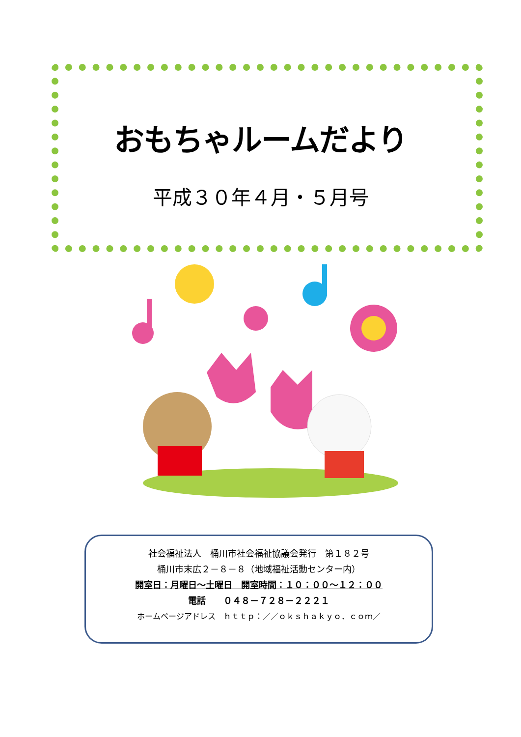おもちゃルームだより
平成３０年４月・５月号
社会福祉法人　桶川市社会福祉協議会発行　第１８２号
桶川市末広２－８－８（地域福祉活動センター内）
開室日：月曜日～土曜日　開室時間：１０：００～１２：００
電話　　０４８－７２８－２２２１
ホームページアドレス　ｈｔｔｐ：／／ｏｋｓｈａｋｙｏ．ｃｏｍ／